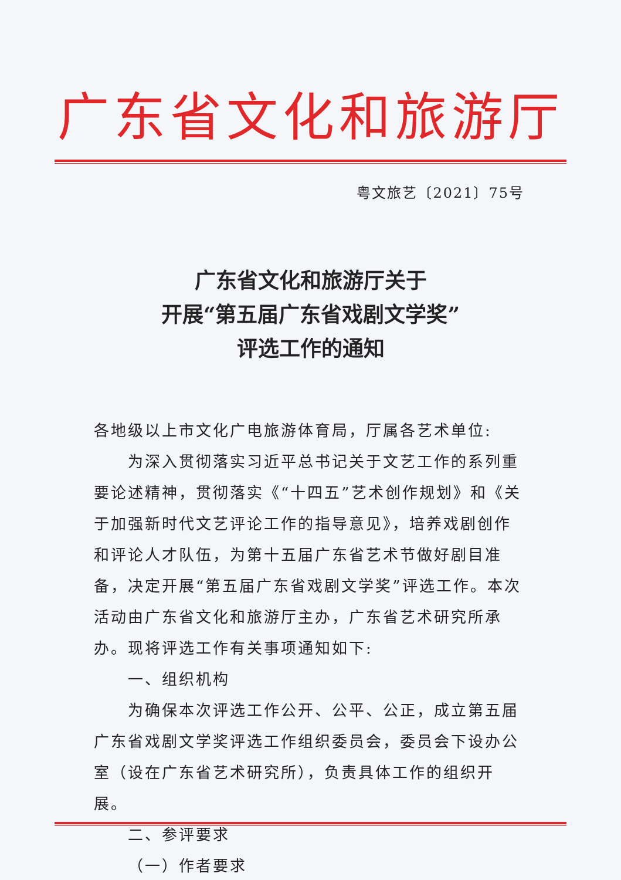广东省文化和旅游厅
粤文旅艺〔2021〕75号
广东省文化和旅游厅关于
开展“第五届广东省戏剧文学奖”
评选工作的通知
各地级以上市文化广电旅游体育局，厅属各艺术单位:
为深入贯彻落实习近平总书记关于文艺工作的系列重要论述精神，贯彻落实《“十四五”艺术创作规划》和《关于加强新时代文艺评论工作的指导意见》，培养戏剧创作和评论人才队伍，为第十五届广东省艺术节做好剧目准备，决定开展“第五届广东省戏剧文学奖”评选工作。本次活动由广东省文化和旅游厅主办，广东省艺术研究所承办。现将评选工作有关事项通知如下:
一、组织机构
为确保本次评选工作公开、公平、公正，成立第五届广东省戏剧文学奖评选工作组织委员会，委员会下设办公室（设在广东省艺术研究所），负责具体工作的组织开展。
二、参评要求
（一）作者要求